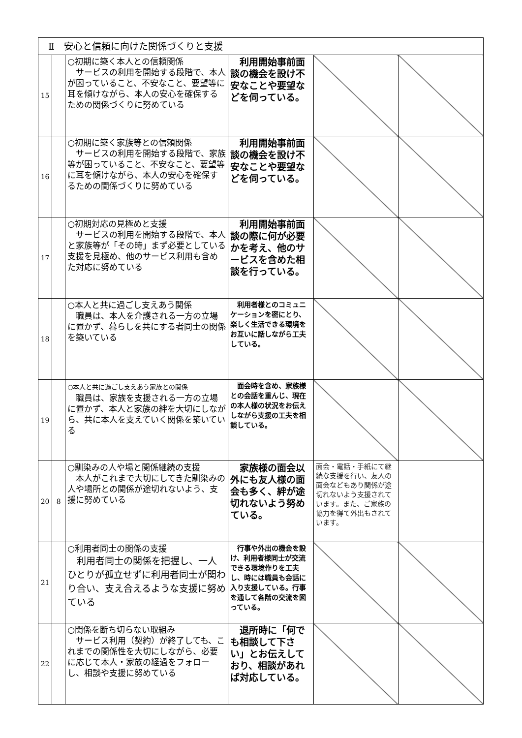| Ⅱ 安心と信頼に向けた関係づくりと支援 | | | | | |
| 15 | | ○初期に築く本人との信頼関係 サービスの利用を開始する段階で、本人が困っていること、不安なこと、要望等に耳を傾けながら、本人の安心を確保するための関係づくりに努めている | 利用開始事前面談の機会を設け不安なことや要望などを伺っている。 | | |
| 16 | | ○初期に築く家族等との信頼関係 サービスの利用を開始する段階で、家族等が困っていること、不安なこと、要望等に耳を傾けながら、本人の安心を確保するための関係づくりに努めている | 利用開始事前面談の機会を設け不安なことや要望などを伺っている。 | | |
| 17 | | ○初期対応の見極めと支援 サービスの利用を開始する段階で、本人と家族等が「その時」まず必要としている支援を見極め、他のサービス利用も含めた対応に努めている | 利用開始事前面談の際に何が必要かを考え、他のサービスを含めた相談を行っている。 | | |
| 18 | | ○本人と共に過ごし支えあう関係 職員は、本人を介護される一方の立場に置かず、暮らしを共にする者同士の関係を築いている | 利用者様とのコミュニケーションを密にとり、楽しく生活できる環境をお互いに話しながら工夫している。 | | |
| 19 | | ○本人と共に過ごし支えあう家族との関係 職員は、家族を支援される一方の立場に置かず、本人と家族の絆を大切にしながら、共に本人を支えていく関係を築いている | 面会時を含め、家族様との会話を重んじ、現在の本人様の状況をお伝えしながら支援の工夫を相談している。 | | |
| 20 | 8 | ○馴染みの人や場と関係継続の支援 本人がこれまで大切にしてきた馴染みの人や場所との関係が途切れないよう、支援に努めている | 家族様の面会以外にも友人様の面会も多く、絆が途切れないよう努めている。 | 面会・電話・手紙にて継続な支援を行い、友人の面会などもあり関係が途切れないよう支援されています。また、ご家族の協力を得て外出もされています。 | |
| 21 | | ○利用者同士の関係の支援 利用者同士の関係を把握し、一人ひとりが孤立せずに利用者同士が関わり合い、支え合えるような支援に努めている | 行事や外出の機会を設け、利用者様同士が交流できる環境作りを工夫し、時には職員も会話に入り支援している。行事を通して各階の交流を図っている。 | | |
| 22 | | ○関係を断ち切らない取組み サービス利用（契約）が終了しても、これまでの関係性を大切にしながら、必要に応じて本人・家族の経過をフォローし、相談や支援に努めている | 退所時に「何でも相談して下さい」とお伝えしており、相談があれば対応している。 | | |